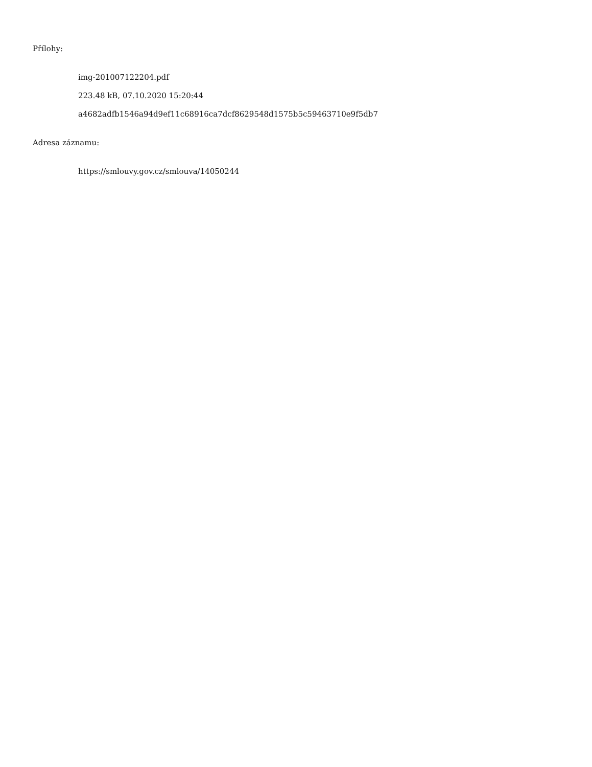Přílohy:
img-201007122204.pdf
223.48 kB, 07.10.2020 15:20:44
a4682adfb1546a94d9ef11c68916ca7dcf8629548d1575b5c59463710e9f5db7
Adresa záznamu:
https://smlouvy.gov.cz/smlouva/14050244